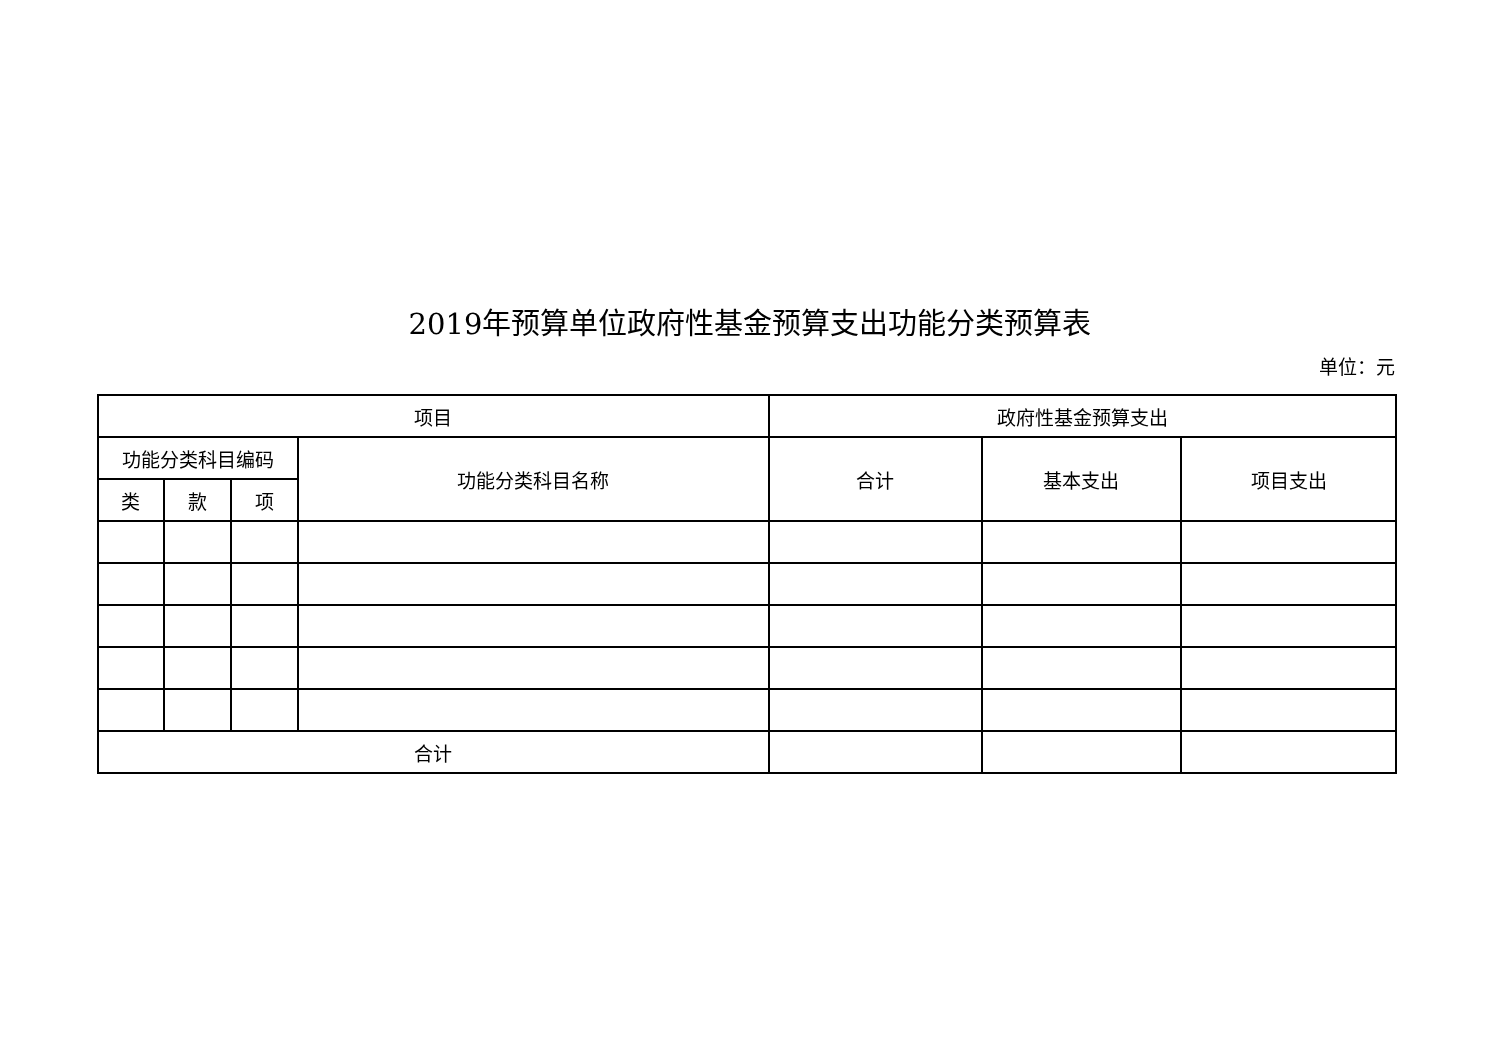2019年预算单位政府性基金预算支出功能分类预算表
单位：元
| 项目 | | | | 政府性基金预算支出 | | |
| --- | --- | --- | --- | --- | --- | --- |
| 功能分类科目编码 | | | 功能分类科目名称 | 合计 | 基本支出 | 项目支出 |
| 类 | 款 | 项 | | | | |
| 合计 | | | | | | |